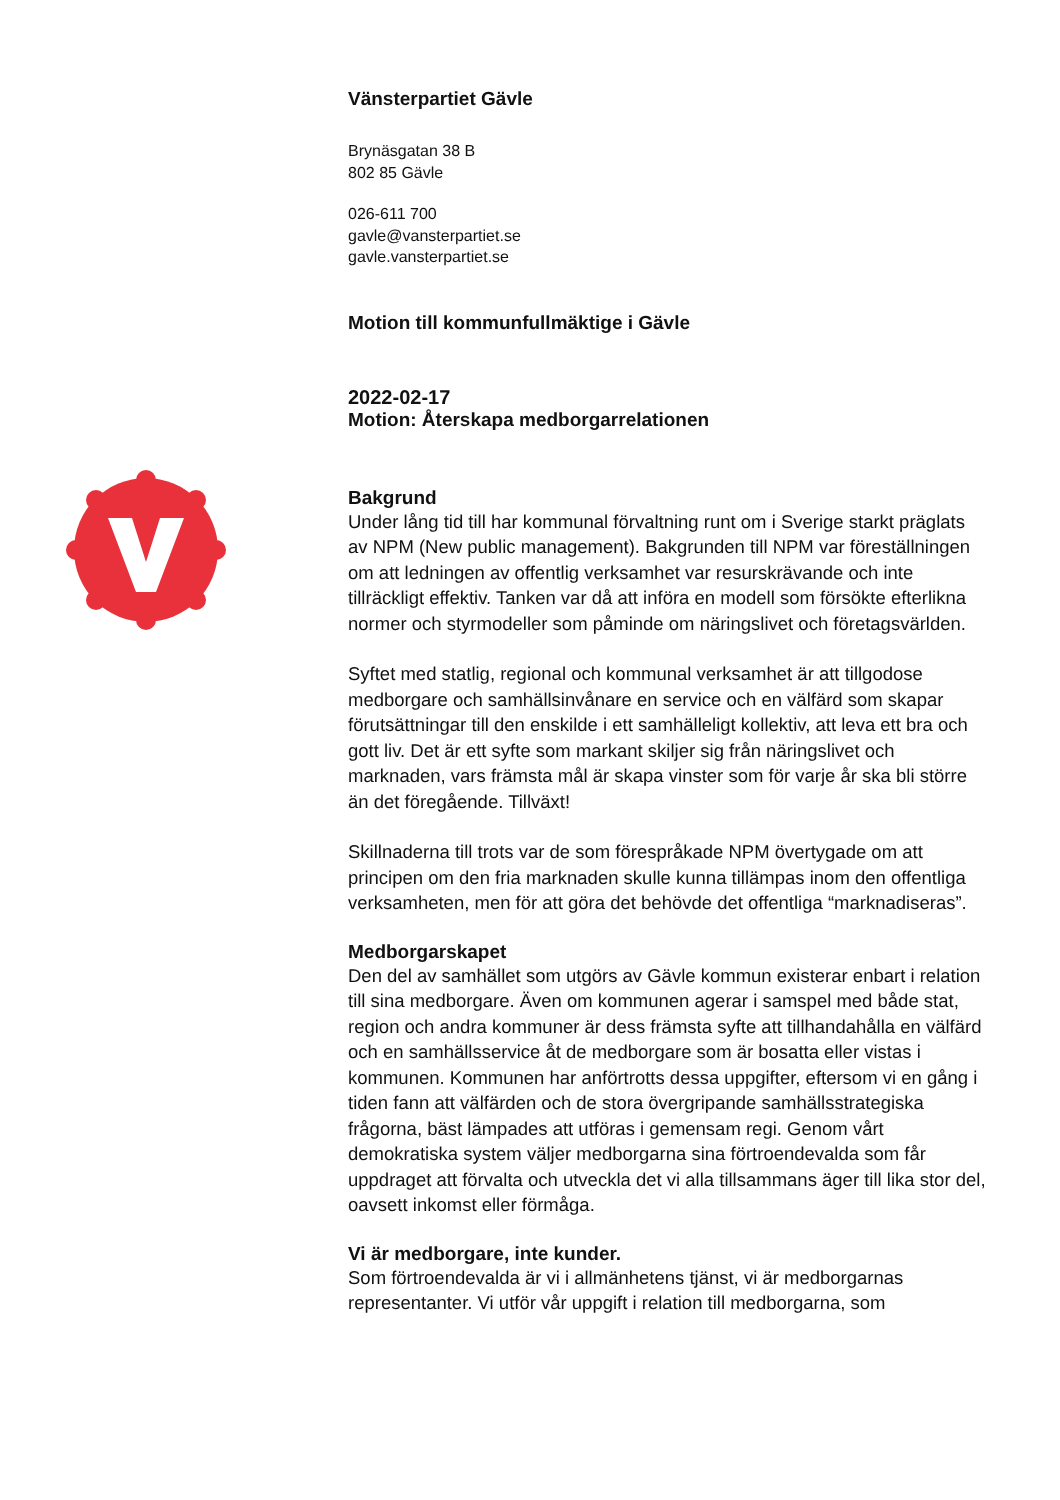Vänsterpartiet Gävle
Brynäsgatan 38 B
802 85 Gävle
026-611 700
gavle@vansterpartiet.se
gavle.vansterpartiet.se
Motion till kommunfullmäktige i Gävle
2022-02-17
Motion: Återskapa medborgarrelationen
Bakgrund
Under lång tid till har kommunal förvaltning runt om i Sverige starkt präglats av NPM (New public management). Bakgrunden till NPM var föreställningen om att ledningen av offentlig verksamhet var resurskrävande och inte tillräckligt effektiv. Tanken var då att införa en modell som försökte efterlikna normer och styrmodeller som påminde om näringslivet och företagsvärlden.
Syftet med statlig, regional och kommunal verksamhet är att tillgodose medborgare och samhällsinvånare en service och en välfärd som skapar förutsättningar till den enskilde i ett samhälleligt kollektiv, att leva ett bra och gott liv. Det är ett syfte som markant skiljer sig från näringslivet och marknaden, vars främsta mål är skapa vinster som för varje år ska bli större än det föregående. Tillväxt!
Skillnaderna till trots var de som förespråkade NPM övertygade om att principen om den fria marknaden skulle kunna tillämpas inom den offentliga verksamheten, men för att göra det behövde det offentliga “marknadiseras”.
Medborgarskapet
Den del av samhället som utgörs av Gävle kommun existerar enbart i relation till sina medborgare. Även om kommunen agerar i samspel med både stat, region och andra kommuner är dess främsta syfte att tillhandahålla en välfärd och en samhällsservice åt de medborgare som är bosatta eller vistas i kommunen. Kommunen har anförtrotts dessa uppgifter, eftersom vi en gång i tiden fann att välfärden och de stora övergripande samhällsstrategiska frågorna, bäst lämpades att utföras i gemensam regi. Genom vårt demokratiska system väljer medborgarna sina förtroendevalda som får uppdraget att förvalta och utveckla det vi alla tillsammans äger till lika stor del, oavsett inkomst eller förmåga.
Vi är medborgare, inte kunder.
Som förtroendevalda är vi i allmänhetens tjänst, vi är medborgarnas representanter. Vi utför vår uppgift i relation till medborgarna, som